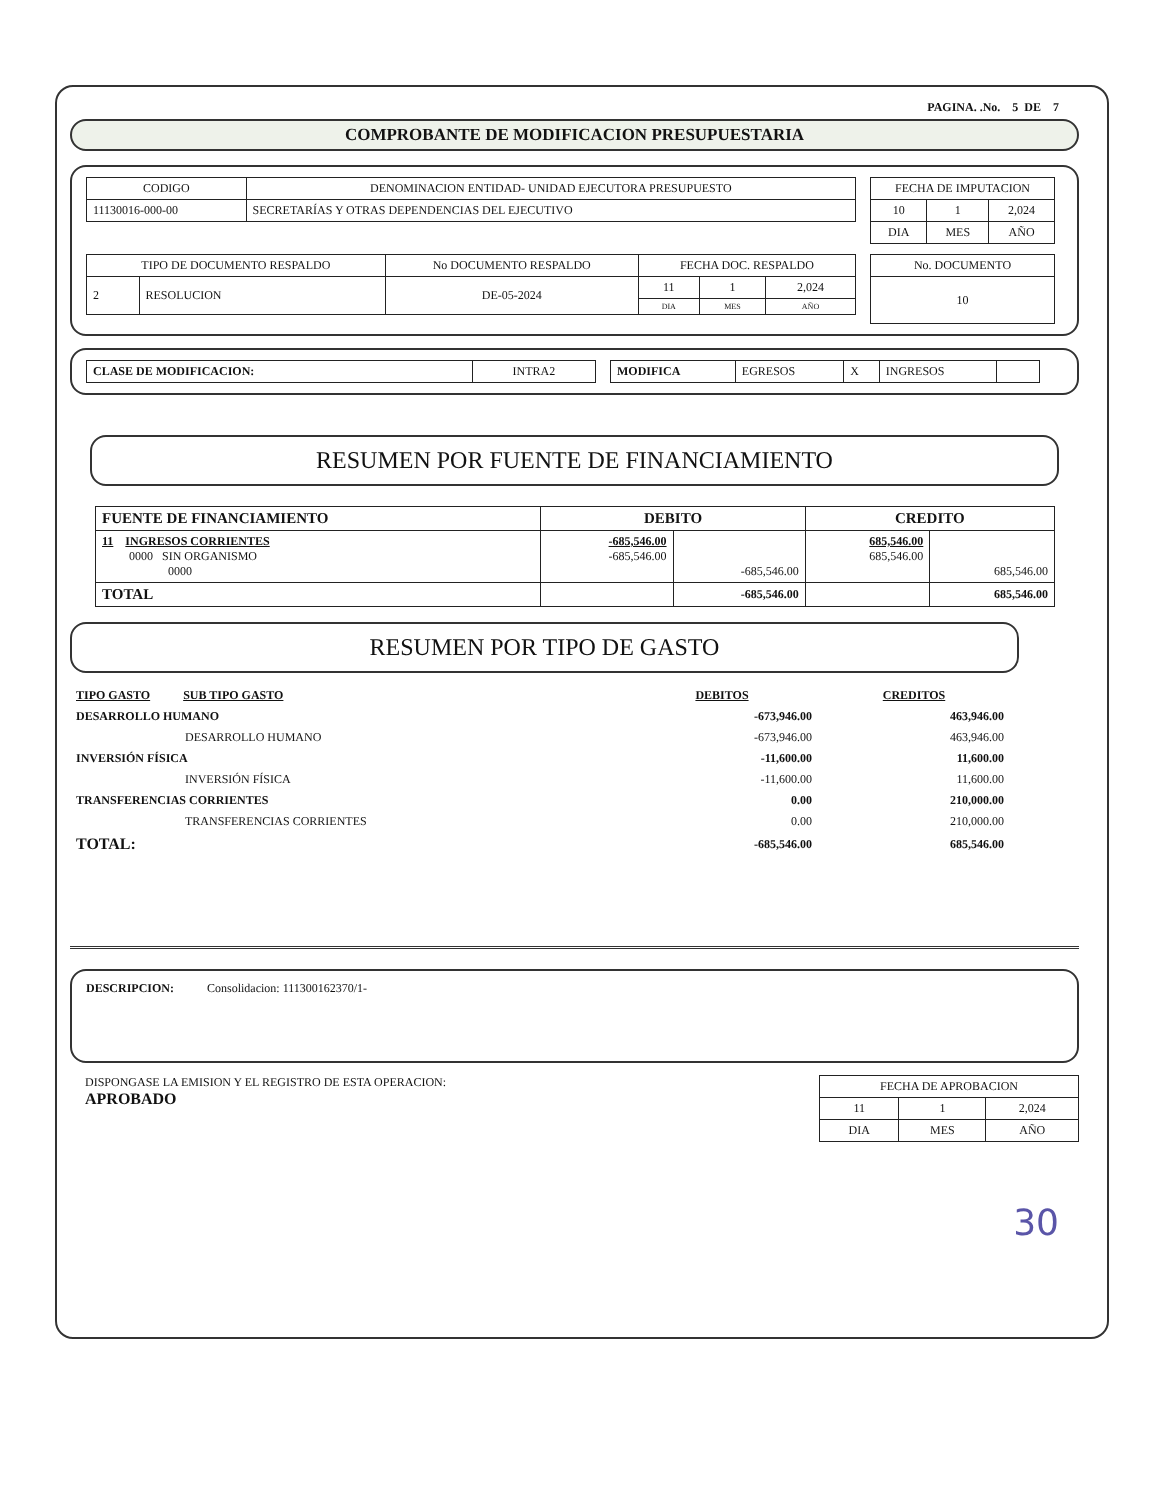PAGINA. .No. 5 DE 7
COMPROBANTE DE MODIFICACION PRESUPUESTARIA
| CODIGO | DENOMINACION ENTIDAD- UNIDAD EJECUTORA PRESUPUESTO |
| 11130016-000-00 | SECRETARÍAS Y OTRAS DEPENDENCIAS DEL EJECUTIVO |
| FECHA DE IMPUTACION | | |
| --- | --- | --- |
| 10 | 1 | 2,024 |
| DIA | MES | AÑO |
| TIPO DE DOCUMENTO RESPALDO | | No DOCUMENTO RESPALDO | FECHA DOC. RESPALDO | | |
| --- | --- | --- | --- | --- | --- |
| 2 | RESOLUCION | DE-05-2024 | 11 | 1 | 2,024 |
| | | | DIA | MES | AÑO |
| No. DOCUMENTO |
| --- |
| 10 |
| CLASE DE MODIFICACION: | INTRA2 |
| MODIFICA | EGRESOS | X | INGRESOS | |
RESUMEN POR FUENTE DE FINANCIAMIENTO
| FUENTE DE FINANCIAMIENTO | DEBITO | | CREDITO | |
| --- | --- | --- | --- | --- |
| 11 INGRESOS CORRIENTES 0000 SIN ORGANISMO 0000 | -685,546.00 -685,546.00 | -685,546.00 | 685,546.00 685,546.00 | 685,546.00 |
| TOTAL | | -685,546.00 | | 685,546.00 |
RESUMEN POR TIPO DE GASTO
| TIPO GASTO SUB TIPO GASTO | DEBITOS | CREDITOS |
| DESARROLLO HUMANO | -673,946.00 | 463,946.00 |
| DESARROLLO HUMANO | -673,946.00 | 463,946.00 |
| INVERSIÓN FÍSICA | -11,600.00 | 11,600.00 |
| INVERSIÓN FÍSICA | -11,600.00 | 11,600.00 |
| TRANSFERENCIAS CORRIENTES | 0.00 | 210,000.00 |
| TRANSFERENCIAS CORRIENTES | 0.00 | 210,000.00 |
| TOTAL: | -685,546.00 | 685,546.00 |
DESCRIPCION: Consolidacion: 111300162370/1-
DISPONGASE LA EMISION Y EL REGISTRO DE ESTA OPERACION:
APROBADO
| FECHA DE APROBACION | | |
| --- | --- | --- |
| 11 | 1 | 2,024 |
| DIA | MES | AÑO |
30